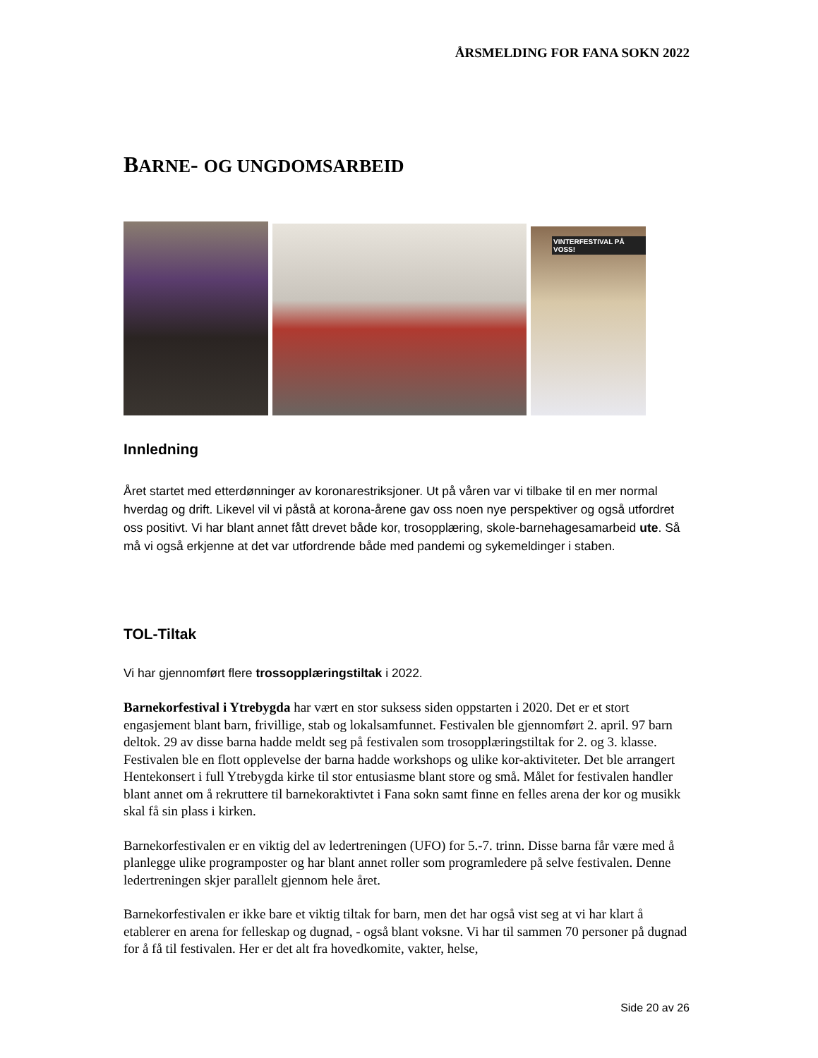ÅRSMELDING FOR FANA SOKN 2022
BARNE- OG UNGDOMSARBEID
VINTERFESTIVAL PÅ VOSS!
Innledning
Året startet med etterdønninger av koronarestriksjoner. Ut på våren var vi tilbake til en mer normal hverdag og drift. Likevel vil vi påstå at korona-årene gav oss noen nye perspektiver og også utfordret oss positivt. Vi har blant annet fått drevet både kor, trosopplæring, skole-barnehagesamarbeid ute. Så må vi også erkjenne at det var utfordrende både med pandemi og sykemeldinger i staben.
TOL-Tiltak
Vi har gjennomført flere trossopplæringstiltak i 2022.
Barnekorfestival i Ytrebygda har vært en stor suksess siden oppstarten i 2020. Det er et stort engasjement blant barn, frivillige, stab og lokalsamfunnet. Festivalen ble gjennomført 2. april. 97 barn deltok. 29 av disse barna hadde meldt seg på festivalen som trosopplæringstiltak for 2. og 3. klasse. Festivalen ble en flott opplevelse der barna hadde workshops og ulike kor-aktiviteter. Det ble arrangert Hentekonsert i full Ytrebygda kirke til stor entusiasme blant store og små. Målet for festivalen handler blant annet om å rekruttere til barnekoraktivtet i Fana sokn samt finne en felles arena der kor og musikk skal få sin plass i kirken.
Barnekorfestivalen er en viktig del av ledertreningen (UFO) for 5.-7. trinn. Disse barna får være med å planlegge ulike programposter og har blant annet roller som programledere på selve festivalen. Denne ledertreningen skjer parallelt gjennom hele året.
Barnekorfestivalen er ikke bare et viktig tiltak for barn, men det har også vist seg at vi har klart å etablerer en arena for felleskap og dugnad, - også blant voksne. Vi har til sammen 70 personer på dugnad for å få til festivalen. Her er det alt fra hovedkomite, vakter, helse,
Side 20 av 26